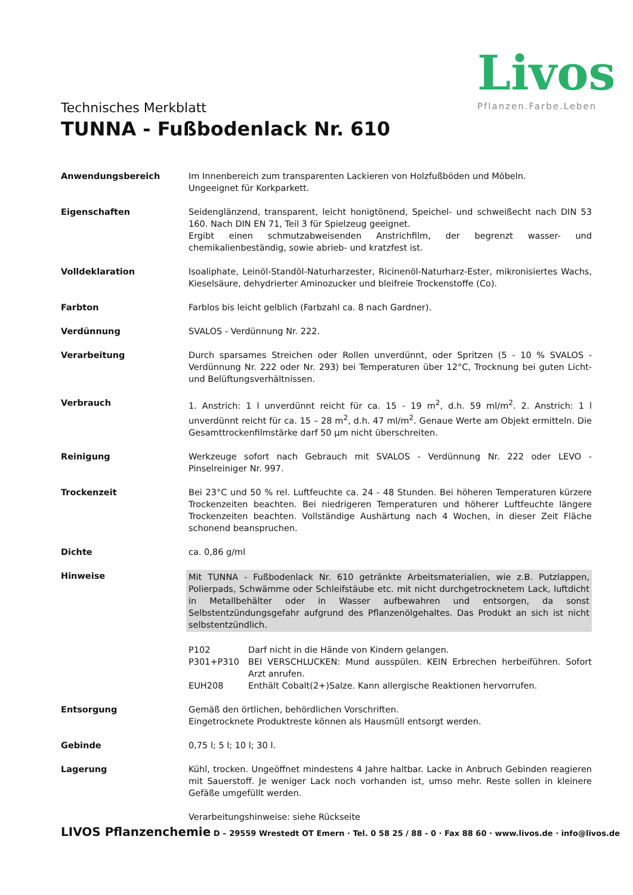Technisches Merkblatt
TUNNA - Fußbodenlack Nr. 610
Livos
Pflanzen.Farbe.Leben
Anwendungsbereich Im Innenbereich zum transparenten Lackieren von Holzfußböden und Möbeln.
Ungeeignet für Korkparkett.
Eigenschaften Seidenglänzend, transparent, leicht honigtönend, Speichel- und schweißecht nach DIN 53 160. Nach DIN EN 71, Teil 3 für Spielzeug geeignet.
Ergibt einen schmutzabweisenden Anstrichfilm, der begrenzt wasser- und chemikalienbeständig, sowie abrieb- und kratzfest ist.
Volldeklaration Isoaliphate, Leinöl-Standöl-Naturharzester, Ricinenöl-Naturharz-Ester, mikronisiertes Wachs, Kieselsäure, dehydrierter Aminozucker und bleifreie Trockenstoffe (Co).
Farbton Farblos bis leicht gelblich (Farbzahl ca. 8 nach Gardner).
Verdünnung SVALOS - Verdünnung Nr. 222.
Verarbeitung Durch sparsames Streichen oder Rollen unverdünnt, oder Spritzen (5 - 10 % SVALOS -Verdünnung Nr. 222 oder Nr. 293) bei Temperaturen über 12°C, Trocknung bei guten Licht- und Belüftungsverhältnissen.
Verbrauch 1. Anstrich: 1 l unverdünnt reicht für ca. 15 - 19 m<sup>2</sup>, d.h. 59 ml/m<sup>2</sup>. 2. Anstrich: 1 l unverdünnt reicht für ca. 15 – 28 m<sup>2</sup>, d.h. 47 ml/m<sup>2</sup>. Genaue Werte am Objekt ermitteln. Die Gesamttrockenfilmstärke darf 50 µm nicht überschreiten.
Reinigung Werkzeuge sofort nach Gebrauch mit SVALOS - Verdünnung Nr. 222 oder LEVO -Pinselreiniger Nr. 997.
Trockenzeit Bei 23°C und 50 % rel. Luftfeuchte ca. 24 - 48 Stunden. Bei höheren Temperaturen kürzere Trockenzeiten beachten. Bei niedrigeren Temperaturen und höherer Luftfeuchte längere Trockenzeiten beachten. Vollständige Aushärtung nach 4 Wochen, in dieser Zeit Fläche schonend beanspruchen.
Dichte ca. 0,86 g/ml
Hinweise Mit TUNNA - Fußbodenlack Nr. 610 getränkte Arbeitsmaterialien, wie z.B. Putzlappen, Polierpads, Schwämme oder Schleifstäube etc. mit nicht durchgetrocknetem Lack, luftdicht in Metallbehälter oder in Wasser aufbewahren und entsorgen, da sonst Selbstentzündungsgefahr aufgrund des Pflanzenölgehaltes. Das Produkt an sich ist nicht selbstentzündlich.
P102 Darf nicht in die Hände von Kindern gelangen.
P301+P310 BEI VERSCHLUCKEN: Mund ausspülen. KEIN Erbrechen herbeiführen. Sofort Arzt anrufen.
EUH208 Enthält Cobalt(2+)Salze. Kann allergische Reaktionen hervorrufen.
Entsorgung Gemäß den örtlichen, behördlichen Vorschriften.
Eingetrocknete Produktreste können als Hausmüll entsorgt werden.
Gebinde 0,75 l; 5 l; 10 l; 30 l.
Lagerung Kühl, trocken. Ungeöffnet mindestens 4 Jahre haltbar. Lacke in Anbruch Gebinden reagieren mit Sauerstoff. Je weniger Lack noch vorhanden ist, umso mehr. Reste sollen in kleinere Gefäße umgefüllt werden.
Verarbeitungshinweise: siehe Rückseite
LIVOS Pflanzenchemie D – 29559 Wrestedt OT Emern · Tel. 0 58 25 / 88 - 0 · Fax 88 60 · www.livos.de · info@livos.de